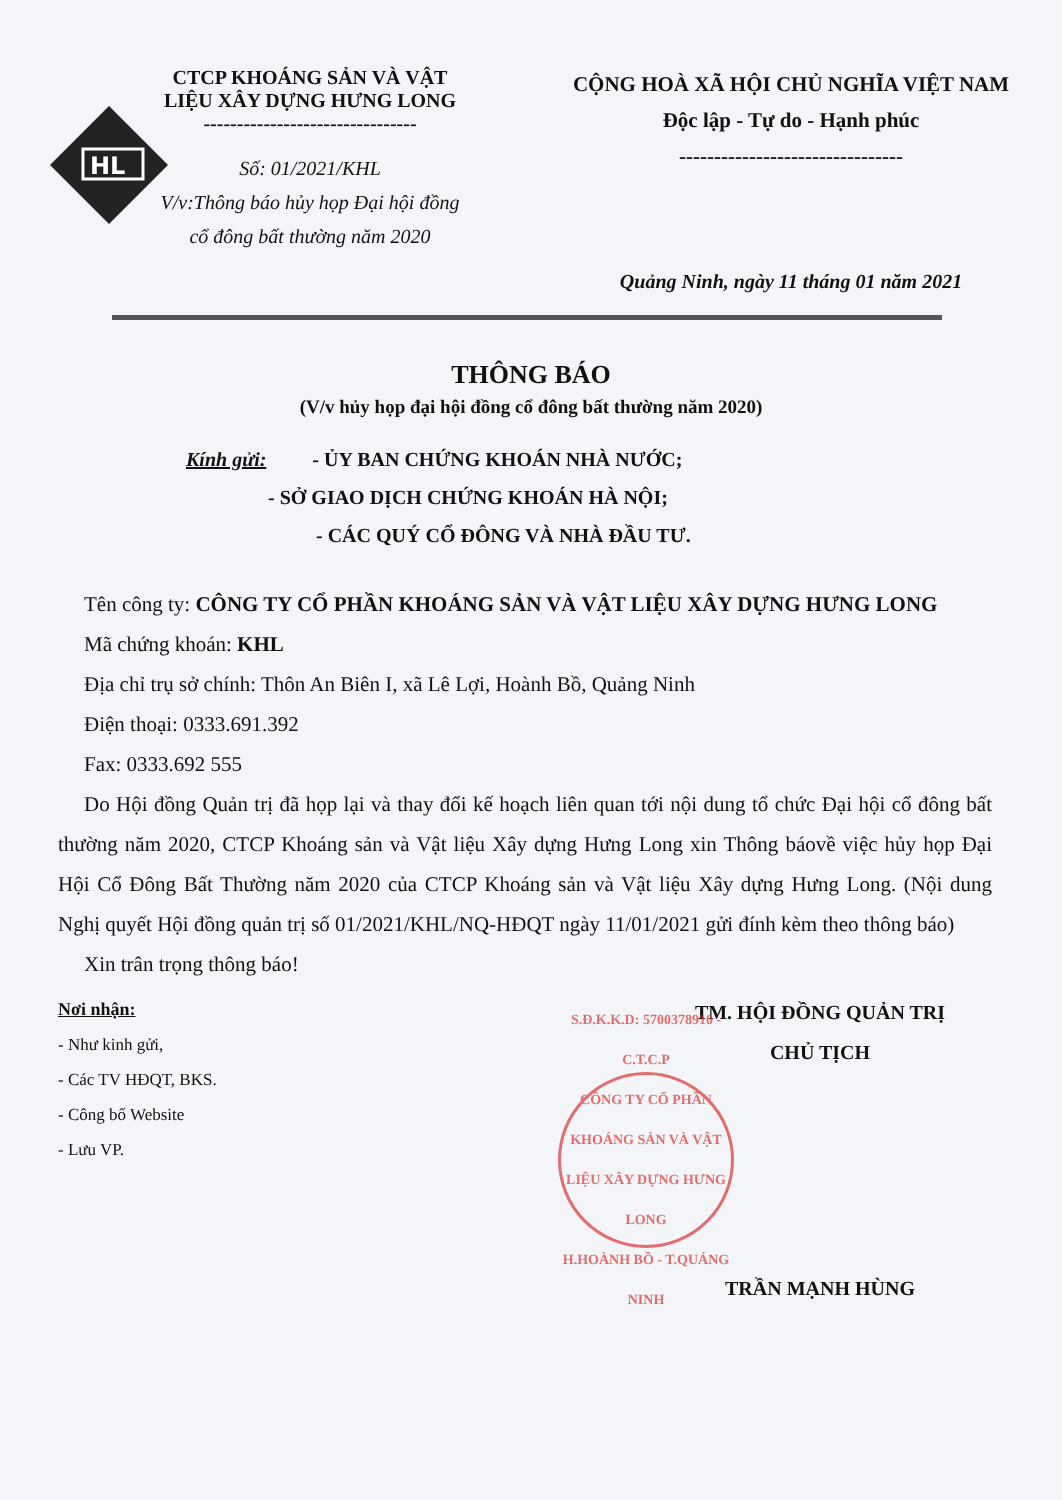HL
CTCP KHOÁNG SẢN VÀ VẬT
LIỆU XÂY DỰNG HƯNG LONG
--------------------------------
Số: 01/2021/KHL
V/v:Thông báo hủy họp Đại hội đồng
cổ đông bất thường năm 2020
CỘNG HOÀ XÃ HỘI CHỦ NGHĨA VIỆT NAM
Độc lập - Tự do - Hạnh phúc
--------------------------------
Quảng Ninh, ngày 11 tháng 01 năm 2021
THÔNG BÁO
(V/v hủy họp đại hội đồng cổ đông bất thường năm 2020)
Kính gửi: - ỦY BAN CHỨNG KHOÁN NHÀ NƯỚC;
- SỞ GIAO DỊCH CHỨNG KHOÁN HÀ NỘI;
- CÁC QUÝ CỔ ĐÔNG VÀ NHÀ ĐẦU TƯ.
Tên công ty: CÔNG TY CỔ PHẦN KHOÁNG SẢN VÀ VẬT LIỆU XÂY DỰNG HƯNG LONG
Mã chứng khoán: KHL
Địa chỉ trụ sở chính: Thôn An Biên I, xã Lê Lợi, Hoành Bồ, Quảng Ninh
Điện thoại: 0333.691.392
Fax: 0333.692 555
Do Hội đồng Quản trị đã họp lại và thay đổi kế hoạch liên quan tới nội dung tổ chức Đại hội cổ đông bất thường năm 2020, CTCP Khoáng sản và Vật liệu Xây dựng Hưng Long xin Thông báovề việc hủy họp Đại Hội Cổ Đông Bất Thường năm 2020 của CTCP Khoáng sản và Vật liệu Xây dựng Hưng Long. (Nội dung Nghị quyết Hội đồng quản trị số 01/2021/KHL/NQ-HĐQT ngày 11/01/2021 gửi đính kèm theo thông báo)
Xin trân trọng thông báo!
Nơi nhận:
- Như kinh gửi,
- Các TV HĐQT, BKS.
- Công bố Website
- Lưu VP.
TM. HỘI ĐỒNG QUẢN TRỊ
CHỦ TỊCH
S.Đ.K.K.D: 5700378910 - C.T.C.P
CÔNG TY CỔ PHẦN KHOÁNG SẢN VÀ VẬT LIỆU XÂY DỰNG HƯNG LONG
H.HOÀNH BỒ - T.QUẢNG NINH
TRẦN MẠNH HÙNG